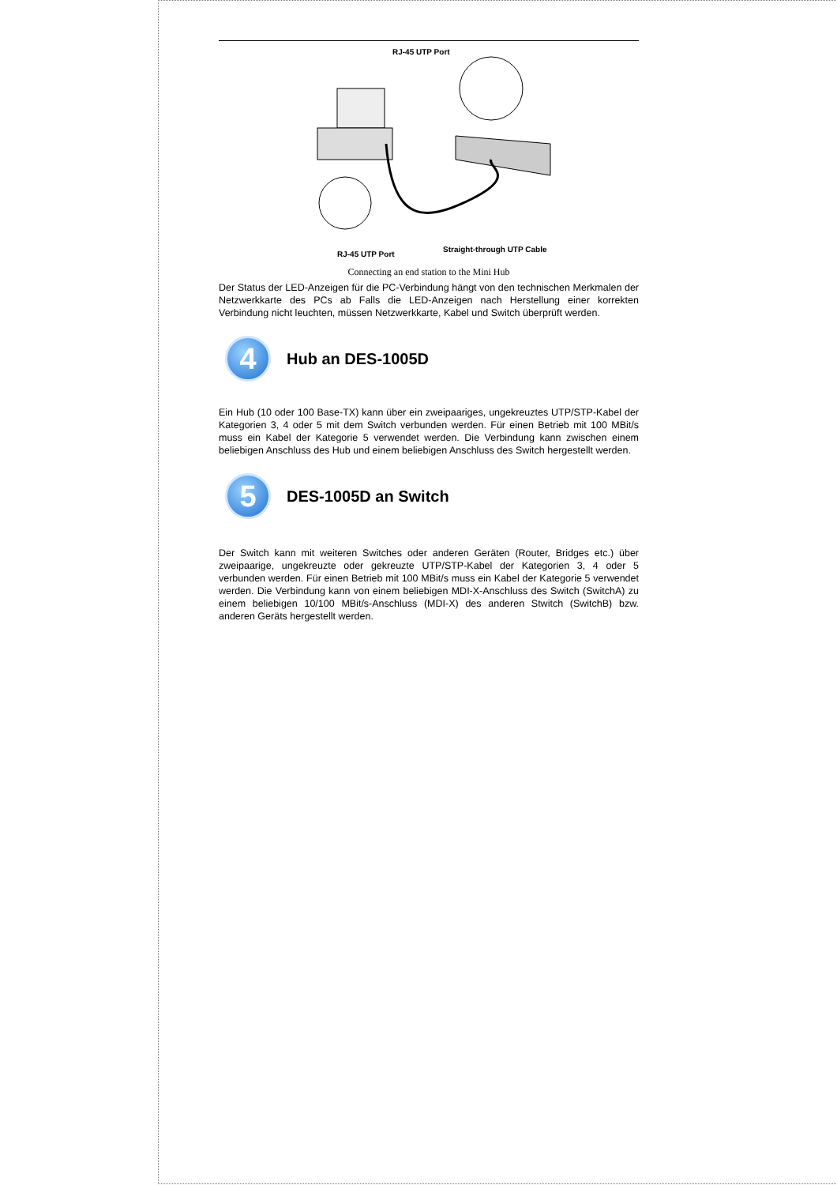RJ-45 UTP Port
Straight-through UTP Cable
RJ-45 UTP Port
Connecting an end station to the Mini Hub
Der Status der LED-Anzeigen für die PC-Verbindung hängt von den technischen Merkmalen der Netzwerkkarte des PCs ab Falls die LED-Anzeigen nach Herstellung einer korrekten Verbindung nicht leuchten, müssen Netzwerkkarte, Kabel und Switch überprüft werden.
4
Hub an DES-1005D
Ein Hub (10 oder 100 Base-TX) kann über ein zweipaariges, ungekreuztes UTP/STP-Kabel der Kategorien 3, 4 oder 5 mit dem Switch verbunden werden. Für einen Betrieb mit 100 MBit/s muss ein Kabel der Kategorie 5 verwendet werden. Die Verbindung kann zwischen einem beliebigen Anschluss des Hub und einem beliebigen Anschluss des Switch hergestellt werden.
5
DES-1005D an Switch
Der Switch kann mit weiteren Switches oder anderen Geräten (Router, Bridges etc.) über zweipaarige, ungekreuzte oder gekreuzte UTP/STP-Kabel der Kategorien 3, 4 oder 5 verbunden werden. Für einen Betrieb mit 100 MBit/s muss ein Kabel der Kategorie 5 verwendet werden. Die Verbindung kann von einem beliebigen MDI-X-Anschluss des Switch (SwitchA) zu einem beliebigen 10/100 MBit/s-Anschluss (MDI-X) des anderen Stwitch (SwitchB) bzw. anderen Geräts hergestellt werden.